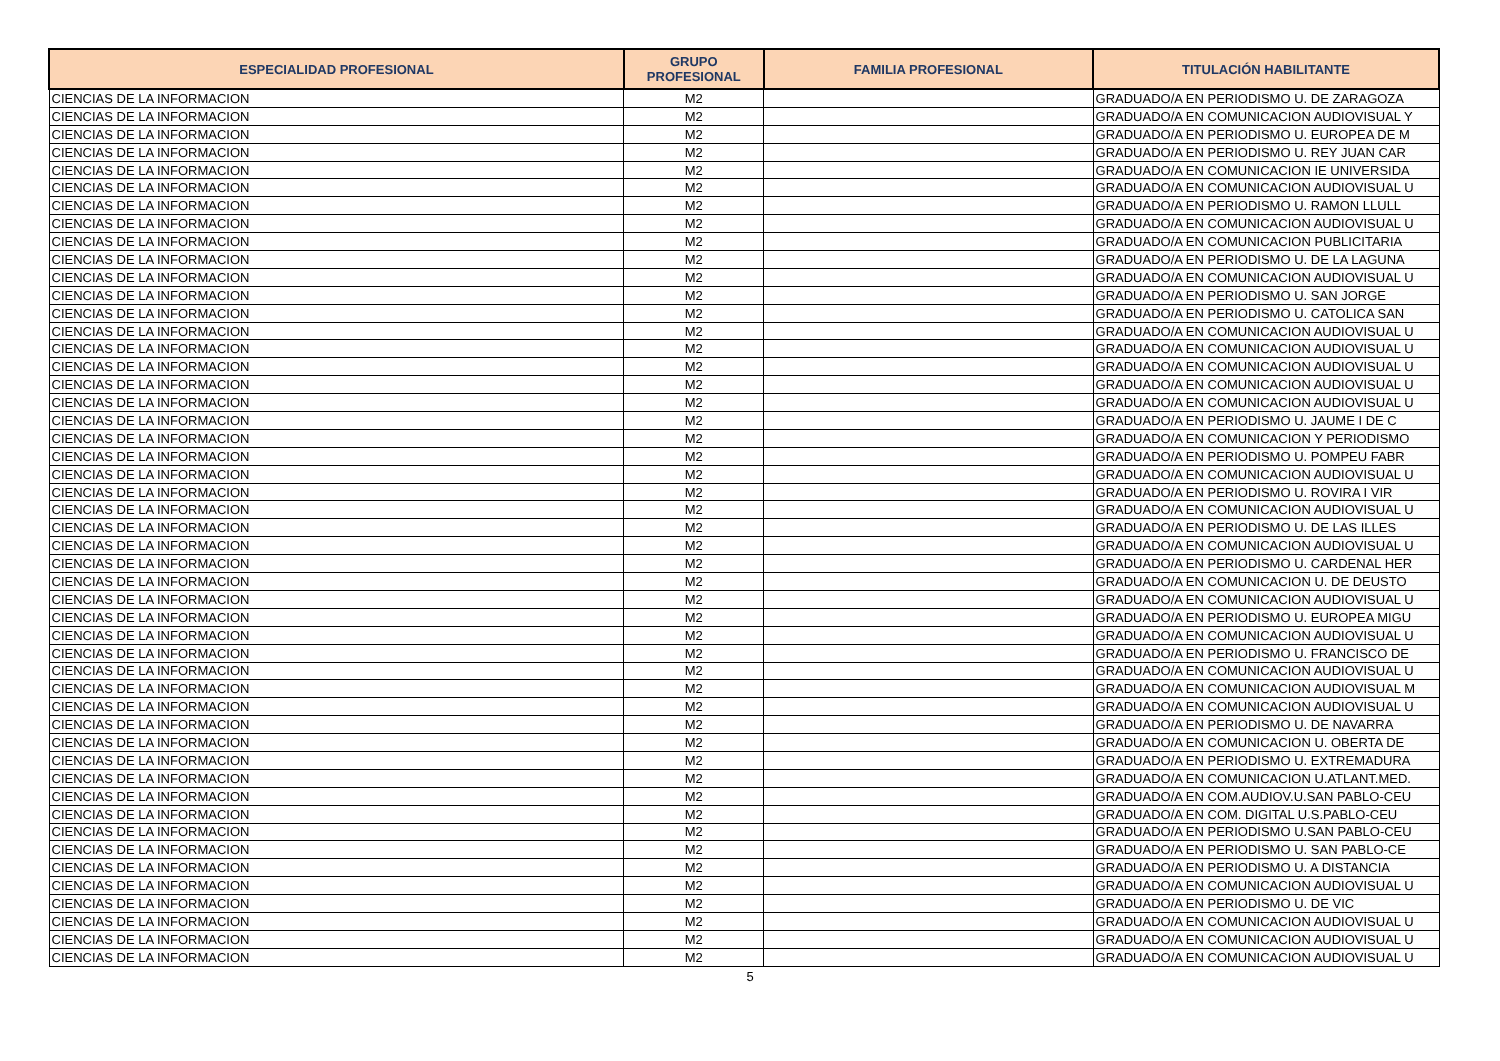| ESPECIALIDAD PROFESIONAL | GRUPO PROFESIONAL | FAMILIA PROFESIONAL | TITULACIÓN HABILITANTE |
| --- | --- | --- | --- |
| CIENCIAS DE LA INFORMACION | M2 | | GRADUADO/A EN PERIODISMO U. DE ZARAGOZA |
| CIENCIAS DE LA INFORMACION | M2 | | GRADUADO/A EN COMUNICACION AUDIOVISUAL Y |
| CIENCIAS DE LA INFORMACION | M2 | | GRADUADO/A EN PERIODISMO U. EUROPEA DE M |
| CIENCIAS DE LA INFORMACION | M2 | | GRADUADO/A EN PERIODISMO U. REY JUAN CAR |
| CIENCIAS DE LA INFORMACION | M2 | | GRADUADO/A EN COMUNICACION IE UNIVERSIDA |
| CIENCIAS DE LA INFORMACION | M2 | | GRADUADO/A EN COMUNICACION AUDIOVISUAL U |
| CIENCIAS DE LA INFORMACION | M2 | | GRADUADO/A EN PERIODISMO U. RAMON LLULL |
| CIENCIAS DE LA INFORMACION | M2 | | GRADUADO/A EN COMUNICACION AUDIOVISUAL U |
| CIENCIAS DE LA INFORMACION | M2 | | GRADUADO/A EN COMUNICACION PUBLICITARIA |
| CIENCIAS DE LA INFORMACION | M2 | | GRADUADO/A EN PERIODISMO U. DE LA LAGUNA |
| CIENCIAS DE LA INFORMACION | M2 | | GRADUADO/A EN COMUNICACION AUDIOVISUAL U |
| CIENCIAS DE LA INFORMACION | M2 | | GRADUADO/A EN PERIODISMO U. SAN JORGE |
| CIENCIAS DE LA INFORMACION | M2 | | GRADUADO/A EN PERIODISMO U. CATOLICA SAN |
| CIENCIAS DE LA INFORMACION | M2 | | GRADUADO/A EN COMUNICACION AUDIOVISUAL U |
| CIENCIAS DE LA INFORMACION | M2 | | GRADUADO/A EN COMUNICACION AUDIOVISUAL U |
| CIENCIAS DE LA INFORMACION | M2 | | GRADUADO/A EN COMUNICACION AUDIOVISUAL U |
| CIENCIAS DE LA INFORMACION | M2 | | GRADUADO/A EN COMUNICACION AUDIOVISUAL U |
| CIENCIAS DE LA INFORMACION | M2 | | GRADUADO/A EN COMUNICACION AUDIOVISUAL U |
| CIENCIAS DE LA INFORMACION | M2 | | GRADUADO/A EN PERIODISMO U. JAUME I DE C |
| CIENCIAS DE LA INFORMACION | M2 | | GRADUADO/A EN COMUNICACION Y PERIODISMO |
| CIENCIAS DE LA INFORMACION | M2 | | GRADUADO/A EN PERIODISMO U. POMPEU FABR |
| CIENCIAS DE LA INFORMACION | M2 | | GRADUADO/A EN COMUNICACION AUDIOVISUAL U |
| CIENCIAS DE LA INFORMACION | M2 | | GRADUADO/A EN PERIODISMO U. ROVIRA I VIR |
| CIENCIAS DE LA INFORMACION | M2 | | GRADUADO/A EN COMUNICACION AUDIOVISUAL U |
| CIENCIAS DE LA INFORMACION | M2 | | GRADUADO/A EN PERIODISMO U. DE LAS ILLES |
| CIENCIAS DE LA INFORMACION | M2 | | GRADUADO/A EN COMUNICACION AUDIOVISUAL U |
| CIENCIAS DE LA INFORMACION | M2 | | GRADUADO/A EN PERIODISMO U. CARDENAL HER |
| CIENCIAS DE LA INFORMACION | M2 | | GRADUADO/A EN COMUNICACION U. DE DEUSTO |
| CIENCIAS DE LA INFORMACION | M2 | | GRADUADO/A EN COMUNICACION AUDIOVISUAL U |
| CIENCIAS DE LA INFORMACION | M2 | | GRADUADO/A EN PERIODISMO U. EUROPEA MIGU |
| CIENCIAS DE LA INFORMACION | M2 | | GRADUADO/A EN COMUNICACION AUDIOVISUAL U |
| CIENCIAS DE LA INFORMACION | M2 | | GRADUADO/A EN PERIODISMO U. FRANCISCO DE |
| CIENCIAS DE LA INFORMACION | M2 | | GRADUADO/A EN COMUNICACION AUDIOVISUAL U |
| CIENCIAS DE LA INFORMACION | M2 | | GRADUADO/A EN COMUNICACION AUDIOVISUAL M |
| CIENCIAS DE LA INFORMACION | M2 | | GRADUADO/A EN COMUNICACION AUDIOVISUAL U |
| CIENCIAS DE LA INFORMACION | M2 | | GRADUADO/A EN PERIODISMO U. DE NAVARRA |
| CIENCIAS DE LA INFORMACION | M2 | | GRADUADO/A EN COMUNICACION U. OBERTA DE |
| CIENCIAS DE LA INFORMACION | M2 | | GRADUADO/A EN PERIODISMO U. EXTREMADURA |
| CIENCIAS DE LA INFORMACION | M2 | | GRADUADO/A EN COMUNICACION U.ATLANT.MED. |
| CIENCIAS DE LA INFORMACION | M2 | | GRADUADO/A EN COM.AUDIOV.U.SAN PABLO-CEU |
| CIENCIAS DE LA INFORMACION | M2 | | GRADUADO/A EN COM. DIGITAL U.S.PABLO-CEU |
| CIENCIAS DE LA INFORMACION | M2 | | GRADUADO/A EN PERIODISMO U.SAN PABLO-CEU |
| CIENCIAS DE LA INFORMACION | M2 | | GRADUADO/A EN PERIODISMO U. SAN PABLO-CE |
| CIENCIAS DE LA INFORMACION | M2 | | GRADUADO/A EN PERIODISMO U. A DISTANCIA |
| CIENCIAS DE LA INFORMACION | M2 | | GRADUADO/A EN COMUNICACION AUDIOVISUAL U |
| CIENCIAS DE LA INFORMACION | M2 | | GRADUADO/A EN PERIODISMO U. DE VIC |
| CIENCIAS DE LA INFORMACION | M2 | | GRADUADO/A EN COMUNICACION AUDIOVISUAL U |
| CIENCIAS DE LA INFORMACION | M2 | | GRADUADO/A EN COMUNICACION AUDIOVISUAL U |
| CIENCIAS DE LA INFORMACION | M2 | | GRADUADO/A EN COMUNICACION AUDIOVISUAL U |
5